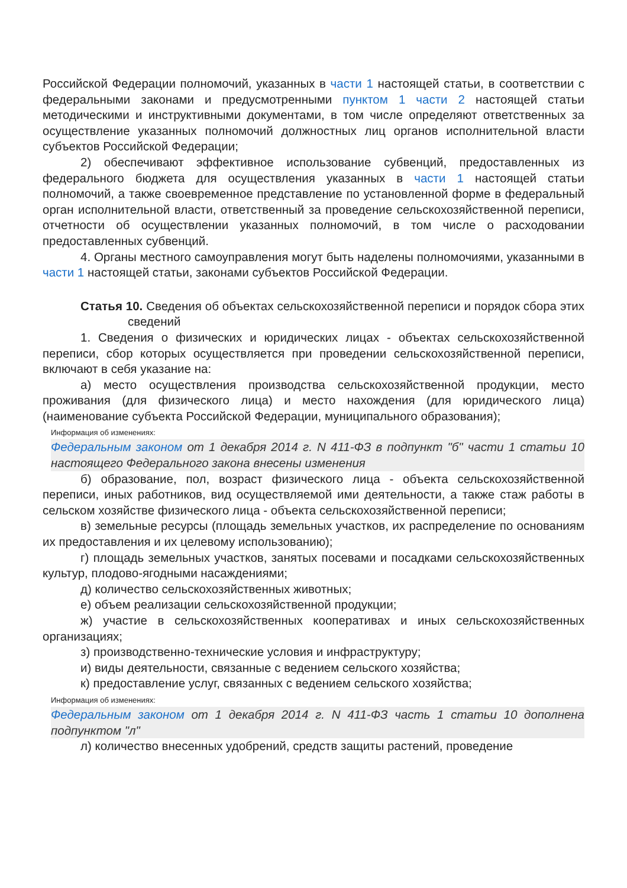Российской Федерации полномочий, указанных в части 1 настоящей статьи, в соответствии с федеральными законами и предусмотренными пунктом 1 части 2 настоящей статьи методическими и инструктивными документами, в том числе определяют ответственных за осуществление указанных полномочий должностных лиц органов исполнительной власти субъектов Российской Федерации;
2) обеспечивают эффективное использование субвенций, предоставленных из федерального бюджета для осуществления указанных в части 1 настоящей статьи полномочий, а также своевременное представление по установленной форме в федеральный орган исполнительной власти, ответственный за проведение сельскохозяйственной переписи, отчетности об осуществлении указанных полномочий, в том числе о расходовании предоставленных субвенций.
4. Органы местного самоуправления могут быть наделены полномочиями, указанными в части 1 настоящей статьи, законами субъектов Российской Федерации.
Статья 10. Сведения об объектах сельскохозяйственной переписи и порядок сбора этих сведений
1. Сведения о физических и юридических лицах - объектах сельскохозяйственной переписи, сбор которых осуществляется при проведении сельскохозяйственной переписи, включают в себя указание на:
а) место осуществления производства сельскохозяйственной продукции, место проживания (для физического лица) и место нахождения (для юридического лица) (наименование субъекта Российской Федерации, муниципального образования);
Информация об изменениях:
Федеральным законом от 1 декабря 2014 г. N 411-ФЗ в подпункт "б" части 1 статьи 10 настоящего Федерального закона внесены изменения
б) образование, пол, возраст физического лица - объекта сельскохозяйственной переписи, иных работников, вид осуществляемой ими деятельности, а также стаж работы в сельском хозяйстве физического лица - объекта сельскохозяйственной переписи;
в) земельные ресурсы (площадь земельных участков, их распределение по основаниям их предоставления и их целевому использованию);
г) площадь земельных участков, занятых посевами и посадками сельскохозяйственных культур, плодово-ягодными насаждениями;
д) количество сельскохозяйственных животных;
е) объем реализации сельскохозяйственной продукции;
ж) участие в сельскохозяйственных кооперативах и иных сельскохозяйственных организациях;
з) производственно-технические условия и инфраструктуру;
и) виды деятельности, связанные с ведением сельского хозяйства;
к) предоставление услуг, связанных с ведением сельского хозяйства;
Информация об изменениях:
Федеральным законом от 1 декабря 2014 г. N 411-ФЗ часть 1 статьи 10 дополнена подпунктом "л"
л) количество внесенных удобрений, средств защиты растений, проведение